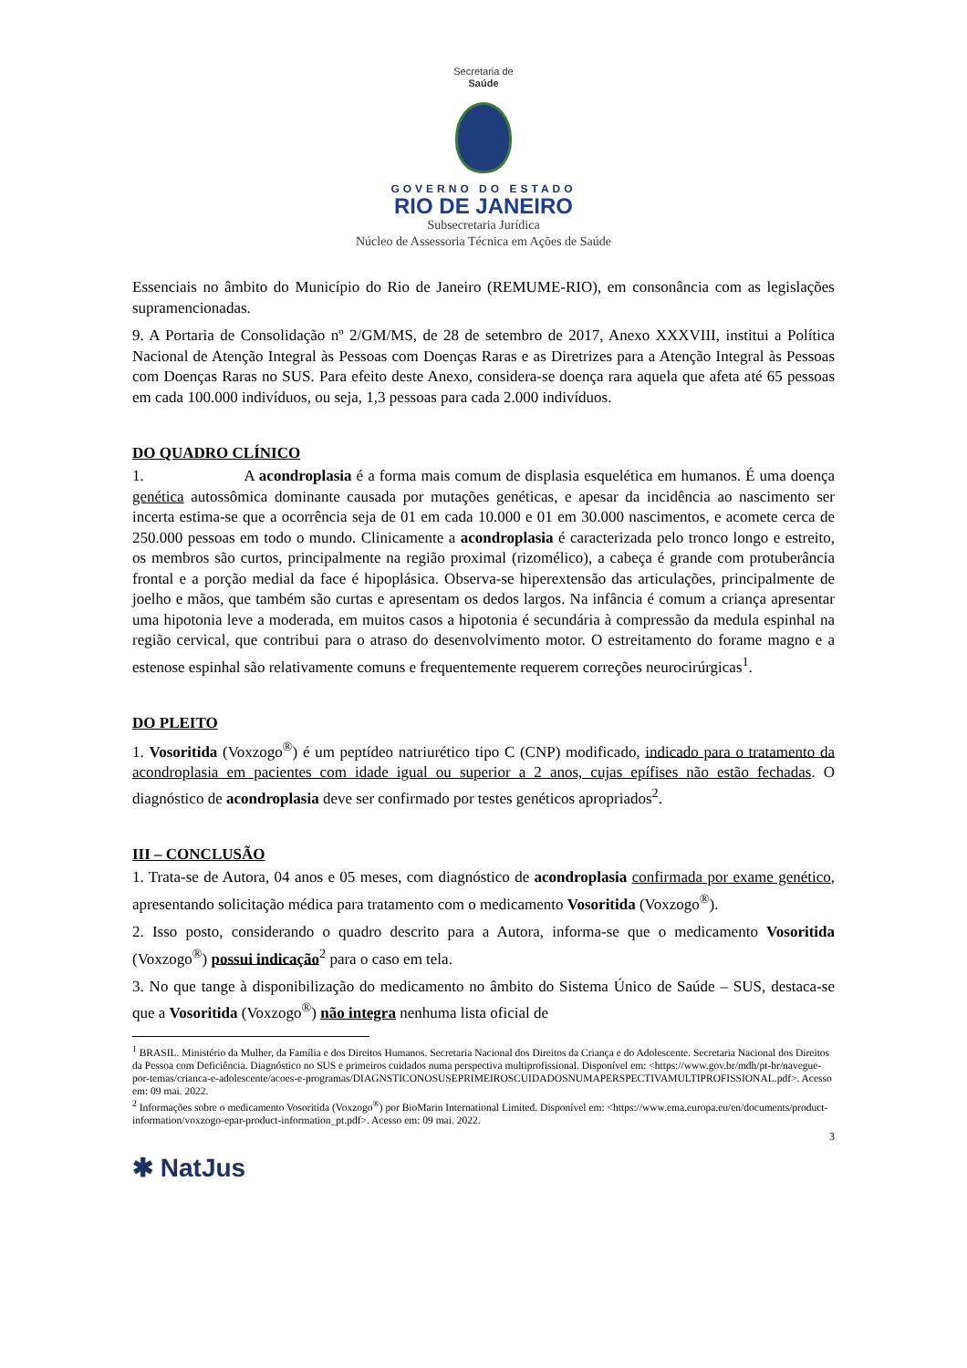Secretaria de
Saúde
GOVERNO DO ESTADO
RIO DE JANEIRO
Subsecretaria Jurídica
Núcleo de Assessoria Técnica em Ações de Saúde
Essenciais no âmbito do Município do Rio de Janeiro (REMUME-RIO), em consonância com as legislações supramencionadas.
9. A Portaria de Consolidação nº 2/GM/MS, de 28 de setembro de 2017, Anexo XXXVIII, institui a Política Nacional de Atenção Integral às Pessoas com Doenças Raras e as Diretrizes para a Atenção Integral às Pessoas com Doenças Raras no SUS. Para efeito deste Anexo, considera-se doença rara aquela que afeta até 65 pessoas em cada 100.000 indivíduos, ou seja, 1,3 pessoas para cada 2.000 indivíduos.
DO QUADRO CLÍNICO
1. A acondroplasia é a forma mais comum de displasia esquelética em humanos. É uma doença genética autossômica dominante causada por mutações genéticas, e apesar da incidência ao nascimento ser incerta estima-se que a ocorrência seja de 01 em cada 10.000 e 01 em 30.000 nascimentos, e acomete cerca de 250.000 pessoas em todo o mundo. Clinicamente a acondroplasia é caracterizada pelo tronco longo e estreito, os membros são curtos, principalmente na região proximal (rizomélico), a cabeça é grande com protuberância frontal e a porção medial da face é hipoplásica. Observa-se hiperextensão das articulações, principalmente de joelho e mãos, que também são curtas e apresentam os dedos largos. Na infância é comum a criança apresentar uma hipotonia leve a moderada, em muitos casos a hipotonia é secundária à compressão da medula espinhal na região cervical, que contribui para o atraso do desenvolvimento motor. O estreitamento do forame magno e a estenose espinhal são relativamente comuns e frequentemente requerem correções neurocirúrgicas<sup>1</sup>.
DO PLEITO
1. Vosoritida (Voxzogo<sup>®</sup>) é um peptídeo natriurético tipo C (CNP) modificado, indicado para o tratamento da acondroplasia em pacientes com idade igual ou superior a 2 anos, cujas epífises não estão fechadas. O diagnóstico de acondroplasia deve ser confirmado por testes genéticos apropriados<sup>2</sup>.
III – CONCLUSÃO
1. Trata-se de Autora, 04 anos e 05 meses, com diagnóstico de acondroplasia confirmada por exame genético, apresentando solicitação médica para tratamento com o medicamento Vosoritida (Voxzogo<sup>®</sup>).
2. Isso posto, considerando o quadro descrito para a Autora, informa-se que o medicamento Vosoritida (Voxzogo<sup>®</sup>) possui indicação<sup>2</sup> para o caso em tela.
3. No que tange à disponibilização do medicamento no âmbito do Sistema Único de Saúde – SUS, destaca-se que a Vosoritida (Voxzogo<sup>®</sup>) não integra nenhuma lista oficial de
<sup>1</sup> BRASIL. Ministério da Mulher, da Família e dos Direitos Humanos. Secretaria Nacional dos Direitos da Criança e do Adolescente. Secretaria Nacional dos Direitos da Pessoa com Deficiência. Diagnóstico no SUS e primeiros cuidados numa perspectiva multiprofissional. Disponível em: <https://www.gov.br/mdh/pt-br/navegue-por-temas/crianca-e-adolescente/acoes-e-programas/DIAGNSTICONOSUSEPRIMEIROSCUIDADOSNUMAPERSPECTIVAMULTIPROFISSIONAL.pdf>. Acesso em: 09 mai. 2022.
<sup>2</sup> Informações sobre o medicamento Vosoritida (Voxzogo<sup>®</sup>) por BioMarin International Limited. Disponível em: <https://www.ema.europa.eu/en/documents/product-information/voxzogo-epar-product-information_pt.pdf>. Acesso em: 09 mai. 2022.
3
✱ NatJus